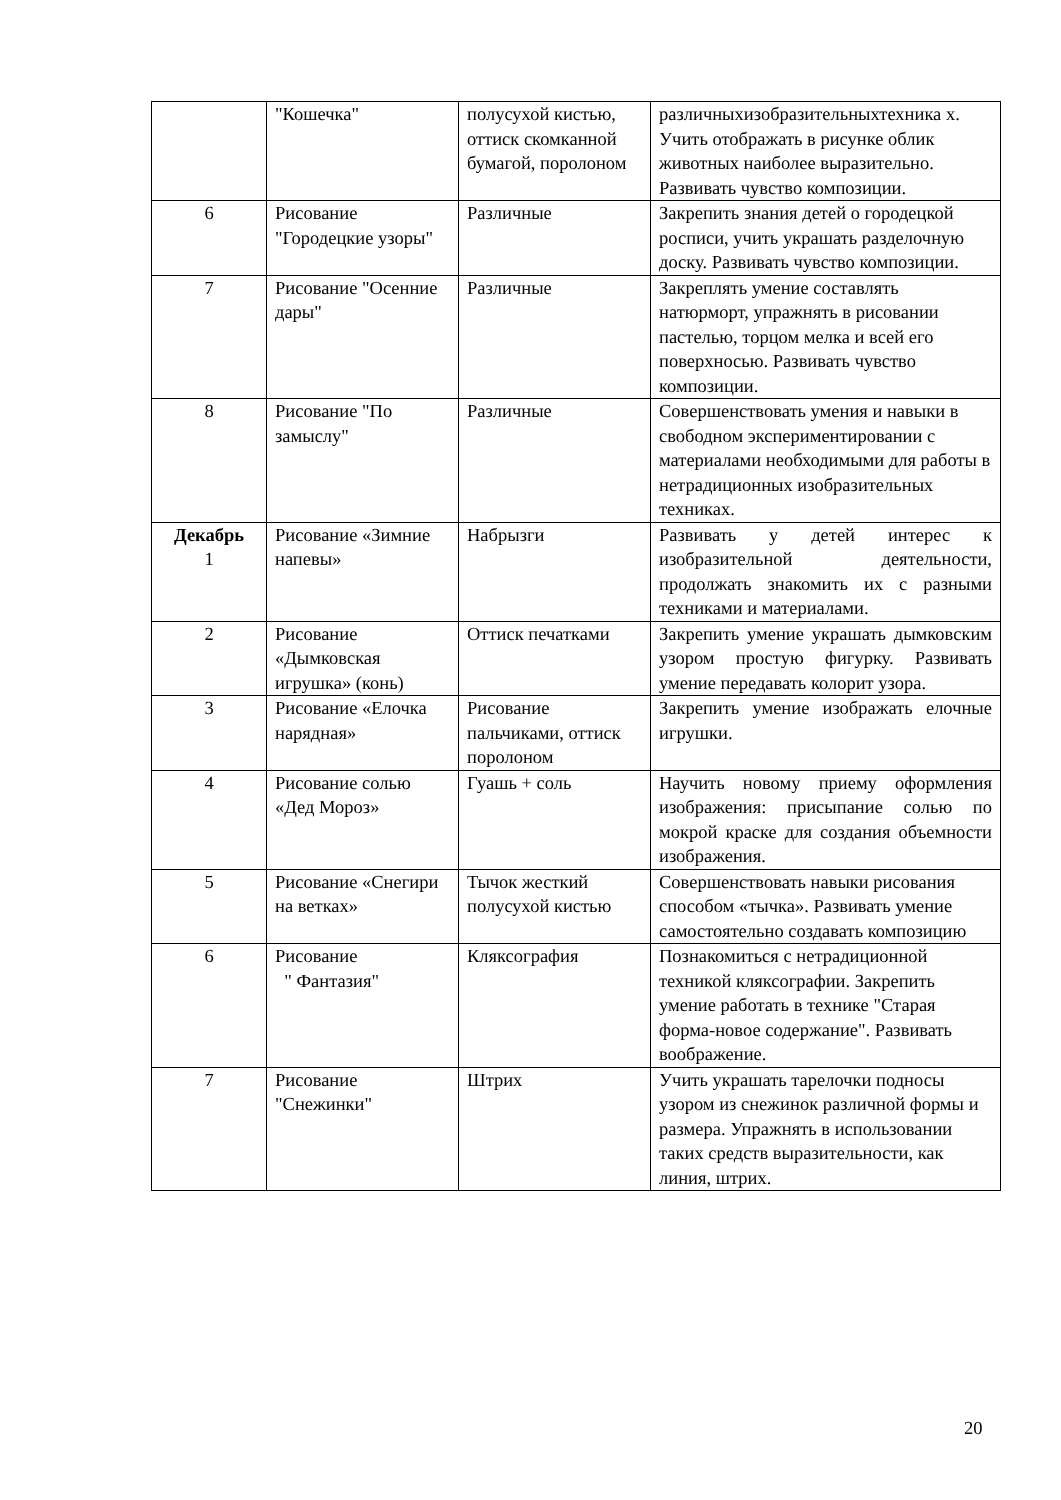| | "Кошечка" | полусухой кистью, оттиск скомканной бумагой, поролоном | различныхизобразительныхтехника х. Учить отображать в рисунке облик животных наиболее выразительно. Развивать чувство композиции. |
| 6 | Рисование "Городецкие узоры" | Различные | Закрепить знания детей о городецкой росписи, учить украшать разделочную доску. Развивать чувство композиции. |
| 7 | Рисование "Осенние дары" | Различные | Закреплять умение составлять натюрморт, упражнять в рисовании пастелью, торцом мелка и всей его поверхносью. Развивать чувство композиции. |
| 8 | Рисование "По замыслу" | Различные | Совершенствовать умения и навыки в свободном экспериментировании с материалами необходимыми для работы в нетрадиционных изобразительных техниках. |
| Декабрь 1 | Рисование «Зимние напевы» | Набрызги | Развивать у детей интерес к изобразительной деятельности, продолжать знакомить их с разными техниками и материалами. |
| 2 | Рисование «Дымковская игрушка» (конь) | Оттиск печатками | Закрепить умение украшать дымковским узором простую фигурку. Развивать умение передавать колорит узора. |
| 3 | Рисование «Елочка нарядная» | Рисование пальчиками, оттиск поролоном | Закрепить умение изображать елочные игрушки. |
| 4 | Рисование солью «Дед Мороз» | Гуашь + соль | Научить новому приему оформления изображения: присыпание солью по мокрой краске для создания объемности изображения. |
| 5 | Рисование «Снегири на ветках» | Тычок жесткий полусухой кистью | Совершенствовать навыки рисования способом «тычка». Развивать умение самостоятельно создавать композицию |
| 6 | Рисование " Фантазия" | Кляксография | Познакомиться с нетрадиционной техникой кляксографии. Закрепить умение работать в технике "Старая форма-новое содержание". Развивать воображение. |
| 7 | Рисование "Снежинки" | Штрих | Учить украшать тарелочки подносы узором из снежинок различной формы и размера. Упражнять в использовании таких средств выразительности, как линия, штрих. |
20